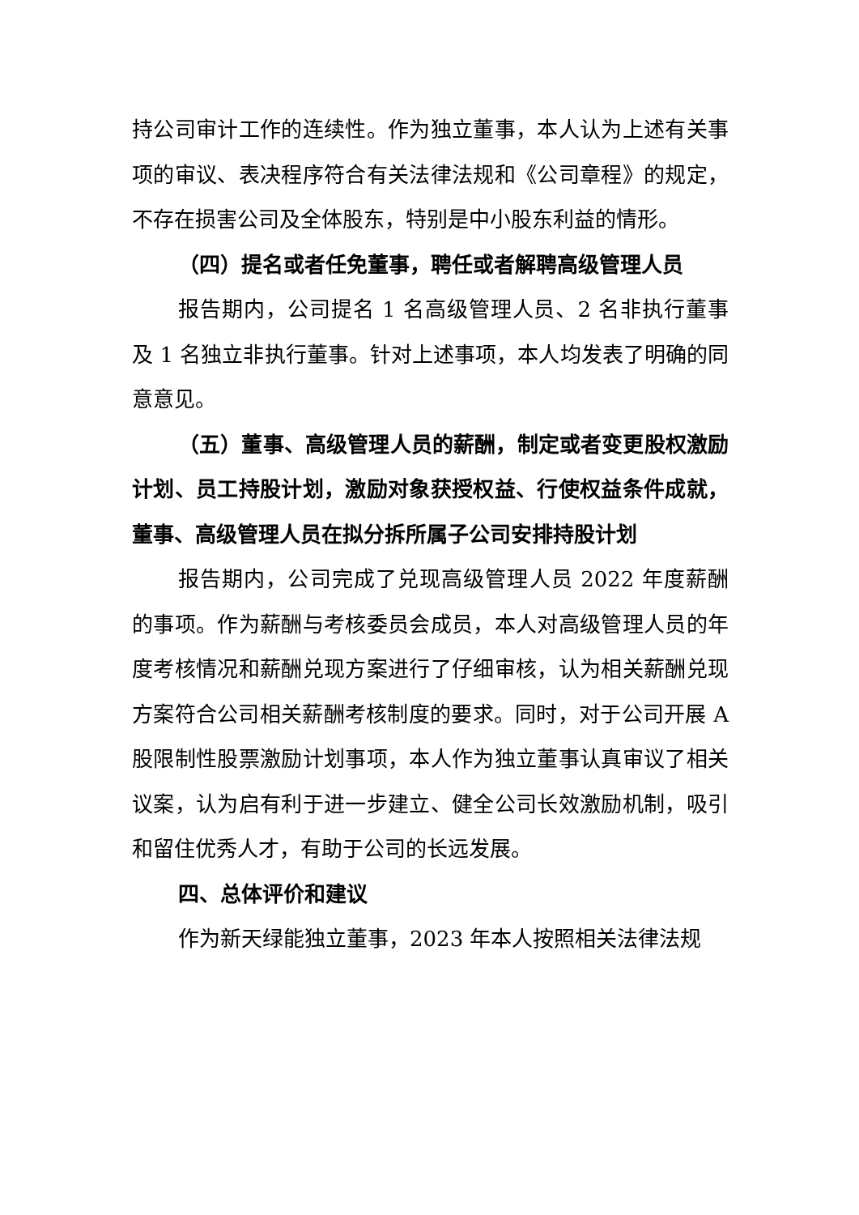持公司审计工作的连续性。作为独立董事，本人认为上述有关事项的审议、表决程序符合有关法律法规和《公司章程》的规定，不存在损害公司及全体股东，特别是中小股东利益的情形。
（四）提名或者任免董事，聘任或者解聘高级管理人员
报告期内，公司提名 1 名高级管理人员、2 名非执行董事及 1 名独立非执行董事。针对上述事项，本人均发表了明确的同意意见。
（五）董事、高级管理人员的薪酬，制定或者变更股权激励计划、员工持股计划，激励对象获授权益、行使权益条件成就，董事、高级管理人员在拟分拆所属子公司安排持股计划
报告期内，公司完成了兑现高级管理人员 2022 年度薪酬的事项。作为薪酬与考核委员会成员，本人对高级管理人员的年度考核情况和薪酬兑现方案进行了仔细审核，认为相关薪酬兑现方案符合公司相关薪酬考核制度的要求。同时，对于公司开展 A 股限制性股票激励计划事项，本人作为独立董事认真审议了相关议案，认为启有利于进一步建立、健全公司长效激励机制，吸引和留住优秀人才，有助于公司的长远发展。
四、总体评价和建议
作为新天绿能独立董事，2023 年本人按照相关法律法规